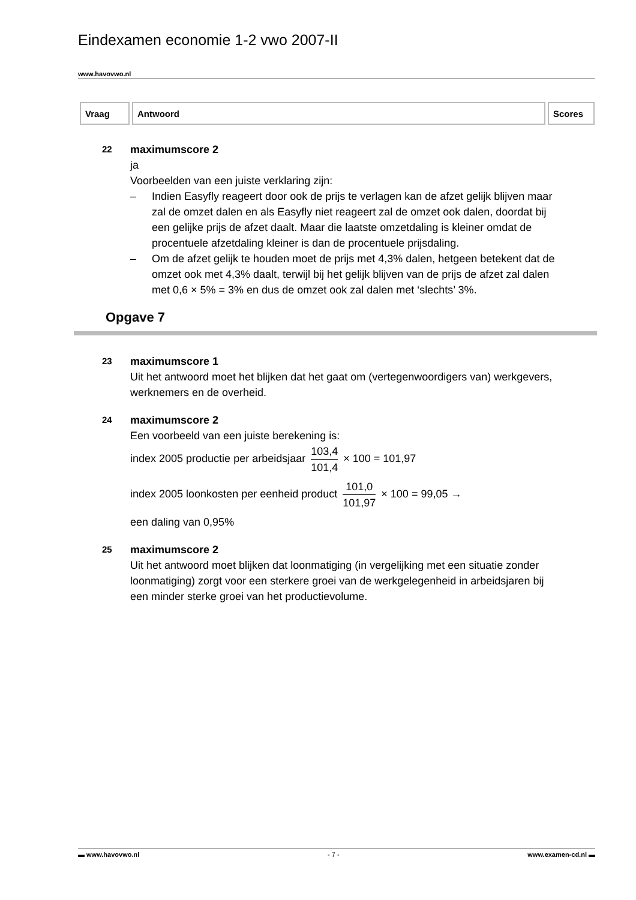Eindexamen economie 1-2 vwo 2007-II
www.havovwo.nl
| Vraag | Antwoord | Scores |
| --- | --- | --- |
22
maximumscore 2
ja
Voorbeelden van een juiste verklaring zijn:
– Indien Easyfly reageert door ook de prijs te verlagen kan de afzet gelijk blijven maar zal de omzet dalen en als Easyfly niet reageert zal de omzet ook dalen, doordat bij een gelijke prijs de afzet daalt. Maar die laatste omzetdaling is kleiner omdat de procentuele afzetdaling kleiner is dan de procentuele prijsdaling.
– Om de afzet gelijk te houden moet de prijs met 4,3% dalen, hetgeen betekent dat de omzet ook met 4,3% daalt, terwijl bij het gelijk blijven van de prijs de afzet zal dalen met 0,6 × 5% = 3% en dus de omzet ook zal dalen met ‘slechts’ 3%.
Opgave 7
23
maximumscore 1
Uit het antwoord moet het blijken dat het gaat om (vertegenwoordigers van) werkgevers, werknemers en de overheid.
24
maximumscore 2
Een voorbeeld van een juiste berekening is:
index 2005 productie per arbeidsjaar
103,4
101,4
× 100 = 101,97
index 2005 loonkosten per eenheid product
101,0
101,97
× 100 = 99,05 →
een daling van 0,95%
25
maximumscore 2
Uit het antwoord moet blijken dat loonmatiging (in vergelijking met een situatie zonder loonmatiging) zorgt voor een sterkere groei van de werkgelegenheid in arbeidsjaren bij een minder sterke groei van het productievolume.
▬ www.havovwo.nl - 7 - www.examen-cd.nl ▬